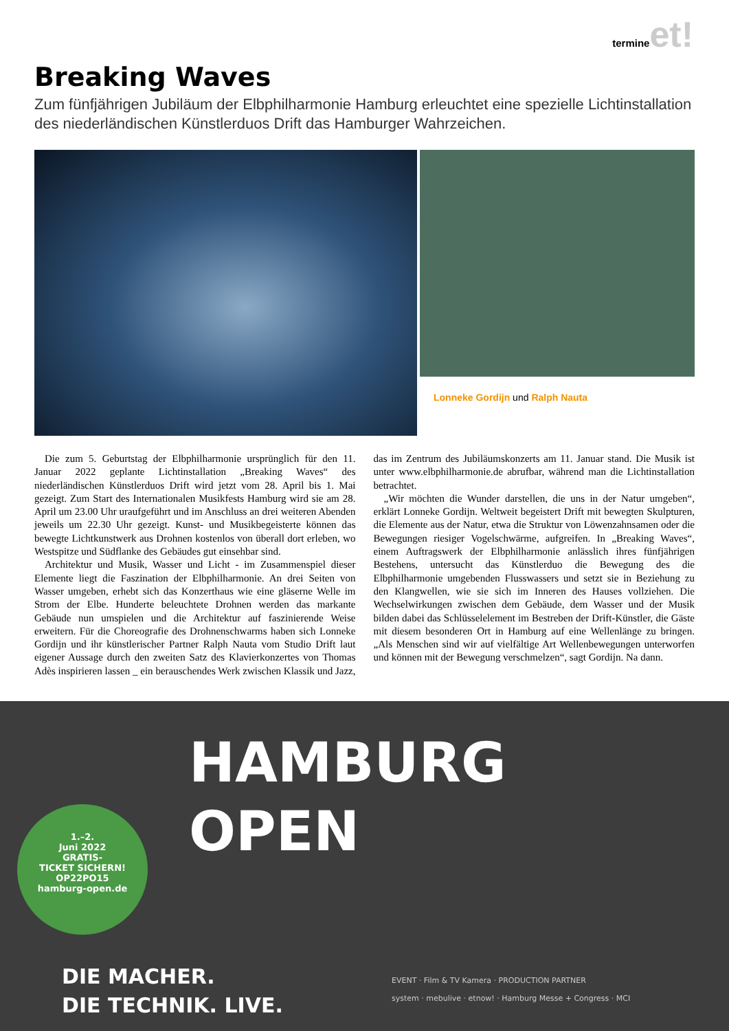termine et!
Breaking Waves
Zum fünfjährigen Jubiläum der Elbphilharmonie Hamburg erleuchtet eine spezielle Lichtinstallation des niederländischen Künstlerduos Drift das Hamburger Wahrzeichen.
Lonneke Gordijn und Ralph Nauta
Die zum 5. Geburtstag der Elbphilharmonie ursprünglich für den 11. Januar 2022 geplante Lichtinstallation „Breaking Waves“ des niederländischen Künstlerduos Drift wird jetzt vom 28. April bis 1. Mai gezeigt. Zum Start des Internationalen Musikfests Hamburg wird sie am 28. April um 23.00 Uhr uraufgeführt und im Anschluss an drei weiteren Abenden jeweils um 22.30 Uhr gezeigt. Kunst- und Musikbegeisterte können das bewegte Lichtkunstwerk aus Drohnen kostenlos von überall dort erleben, wo Westspitze und Südflanke des Gebäudes gut einsehbar sind.
Architektur und Musik, Wasser und Licht - im Zusammenspiel dieser Elemente liegt die Faszination der Elbphilharmonie. An drei Seiten von Wasser umgeben, erhebt sich das Konzerthaus wie eine gläserne Welle im Strom der Elbe. Hunderte beleuchtete Drohnen werden das markante Gebäude nun umspielen und die Architektur auf faszinierende Weise erweitern. Für die Choreografie des Drohnenschwarms haben sich Lonneke Gordijn und ihr künstlerischer Partner Ralph Nauta vom Studio Drift laut eigener Aussage durch den zweiten Satz des Klavierkonzertes von Thomas Adès inspirieren lassen _ ein berauschendes Werk zwischen Klassik und Jazz, das im Zentrum des Jubiläumskonzerts am 11. Januar stand. Die Musik ist unter www.elbphilharmonie.de abrufbar, während man die Lichtinstallation betrachtet.
„Wir möchten die Wunder darstellen, die uns in der Natur umgeben“, erklärt Lonneke Gordijn. Weltweit begeistert Drift mit bewegten Skulpturen, die Elemente aus der Natur, etwa die Struktur von Löwenzahnsamen oder die Bewegungen riesiger Vogelschwärme, aufgreifen. In „Breaking Waves“, einem Auftragswerk der Elbphilharmonie anlässlich ihres fünfjährigen Bestehens, untersucht das Künstlerduo die Bewegung des die Elbphilharmonie umgebenden Flusswassers und setzt sie in Beziehung zu den Klangwellen, wie sie sich im Inneren des Hauses vollziehen. Die Wechselwirkungen zwischen dem Gebäude, dem Wasser und der Musik bilden dabei das Schlüsselelement im Bestreben der Drift-Künstler, die Gäste mit diesem besonderen Ort in Hamburg auf eine Wellenlänge zu bringen. „Als Menschen sind wir auf vielfältige Art Wellenbewegungen unterworfen und können mit der Bewegung verschmelzen“, sagt Gordijn. Na dann.
HAMBURG
OPEN
1.–2.
Juni 2022
GRATIS-
TICKET SICHERN!
OP22PO15
hamburg-open.de
DIE MACHER.
DIE TECHNIK. LIVE.
EVENT · Film & TV Kamera · PRODUCTION PARTNER
system · mebulive · etnow! · Hamburg Messe + Congress · MCI